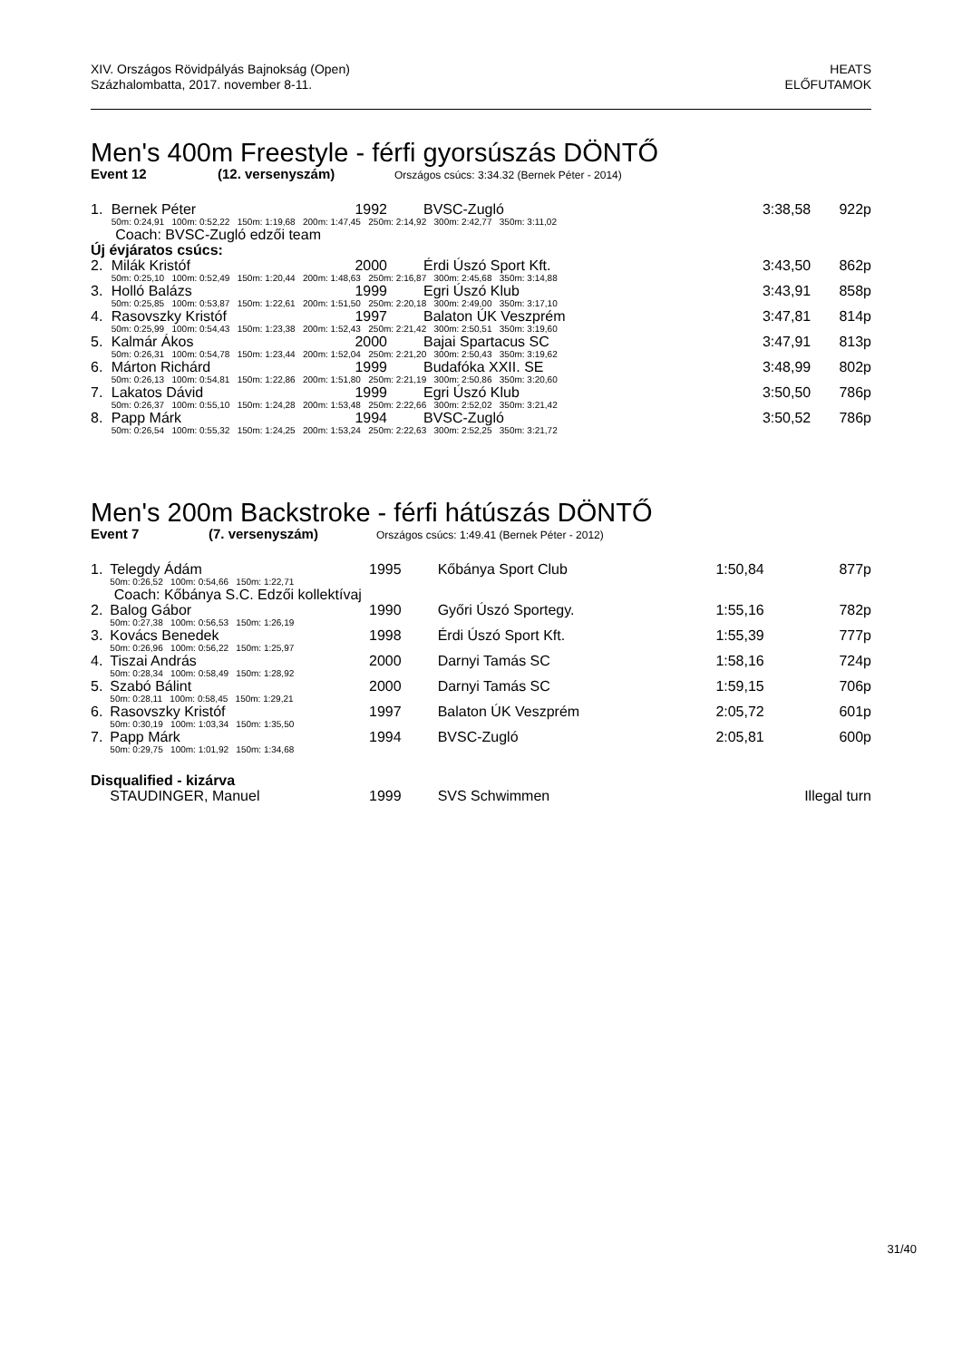XIV. Országos Rövidpályás Bajnokság (Open)
Százhalombatta, 2017. november 8-11.
HEATS
ELŐFUTAMOK
Men's 400m Freestyle - férfi gyorsúszás DÖNTŐ
Event 12 (12. versenyszám) Országos csúcs: 3:34.32 (Bernek Péter - 2014)
| 1. | Bernek Péter | 1992 | BVSC-Zugló | 3:38,58 | 922p |
| | 50m: 0:24,91 100m: 0:52,22 150m: 1:19,68 200m: 1:47,45 250m: 2:14,92 300m: 2:42,77 350m: 3:11,02 | | | | |
| | Coach: BVSC-Zugló edzői team | | | | |
| Új évjáratos csúcs: | | | | | |
| 2. | Milák Kristóf | 2000 | Érdi Úszó Sport Kft. | 3:43,50 | 862p |
| | 50m: 0:25,10 100m: 0:52,49 150m: 1:20,44 200m: 1:48,63 250m: 2:16,87 300m: 2:45,68 350m: 3:14,88 | | | | |
| 3. | Holló Balázs | 1999 | Egri Úszó Klub | 3:43,91 | 858p |
| | 50m: 0:25,85 100m: 0:53,87 150m: 1:22,61 200m: 1:51,50 250m: 2:20,18 300m: 2:49,00 350m: 3:17,10 | | | | |
| 4. | Rasovszky Kristóf | 1997 | Balaton ÚK Veszprém | 3:47,81 | 814p |
| | 50m: 0:25,99 100m: 0:54,43 150m: 1:23,38 200m: 1:52,43 250m: 2:21,42 300m: 2:50,51 350m: 3:19,60 | | | | |
| 5. | Kalmár Ákos | 2000 | Bajai Spartacus SC | 3:47,91 | 813p |
| | 50m: 0:26,31 100m: 0:54,78 150m: 1:23,44 200m: 1:52,04 250m: 2:21,20 300m: 2:50,43 350m: 3:19,62 | | | | |
| 6. | Márton Richárd | 1999 | Budafóka XXII. SE | 3:48,99 | 802p |
| | 50m: 0:26,13 100m: 0:54,81 150m: 1:22,86 200m: 1:51,80 250m: 2:21,19 300m: 2:50,86 350m: 3:20,60 | | | | |
| 7. | Lakatos Dávid | 1999 | Egri Úszó Klub | 3:50,50 | 786p |
| | 50m: 0:26,37 100m: 0:55,10 150m: 1:24,28 200m: 1:53,48 250m: 2:22,66 300m: 2:52,02 350m: 3:21,42 | | | | |
| 8. | Papp Márk | 1994 | BVSC-Zugló | 3:50,52 | 786p |
| | 50m: 0:26,54 100m: 0:55,32 150m: 1:24,25 200m: 1:53,24 250m: 2:22,63 300m: 2:52,25 350m: 3:21,72 | | | | |
Men's 200m Backstroke - férfi hátúszás DÖNTŐ
Event 7 (7. versenyszám) Országos csúcs: 1:49.41 (Bernek Péter - 2012)
| 1. | Telegdy Ádám | 1995 | Kőbánya Sport Club | 1:50,84 | 877p |
| | 50m: 0:26,52 100m: 0:54,66 150m: 1:22,71 | | | | |
| | Coach: Kőbánya S.C. Edzői kollektívaj | | | | |
| 2. | Balog Gábor | 1990 | Győri Úszó Sportegy. | 1:55,16 | 782p |
| | 50m: 0:27,38 100m: 0:56,53 150m: 1:26,19 | | | | |
| 3. | Kovács Benedek | 1998 | Érdi Úszó Sport Kft. | 1:55,39 | 777p |
| | 50m: 0:26,96 100m: 0:56,22 150m: 1:25,97 | | | | |
| 4. | Tiszai András | 2000 | Darnyi Tamás SC | 1:58,16 | 724p |
| | 50m: 0:28,34 100m: 0:58,49 150m: 1:28,92 | | | | |
| 5. | Szabó Bálint | 2000 | Darnyi Tamás SC | 1:59,15 | 706p |
| | 50m: 0:28,11 100m: 0:58,45 150m: 1:29,21 | | | | |
| 6. | Rasovszky Kristóf | 1997 | Balaton ÚK Veszprém | 2:05,72 | 601p |
| | 50m: 0:30,19 100m: 1:03,34 150m: 1:35,50 | | | | |
| 7. | Papp Márk | 1994 | BVSC-Zugló | 2:05,81 | 600p |
| | 50m: 0:29,75 100m: 1:01,92 150m: 1:34,68 | | | | |
| Disqualified - kizárva | | | | | |
| | STAUDINGER, Manuel | 1999 | SVS Schwimmen | | Illegal turn |
31/40